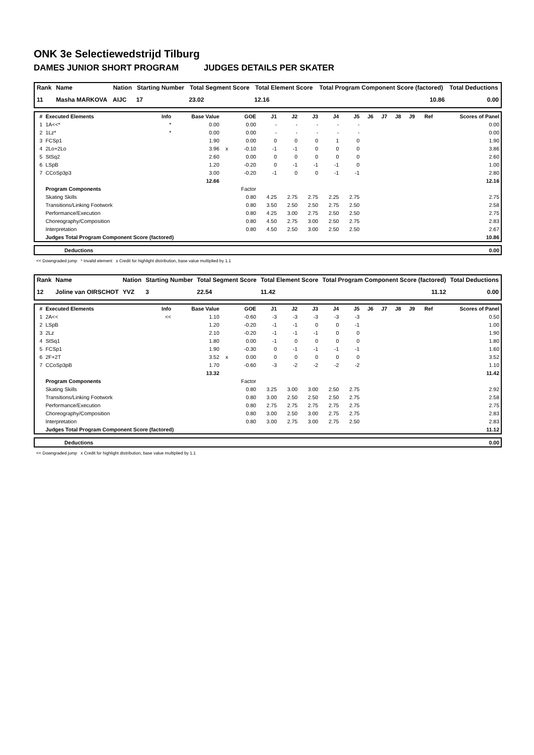ONK 3e Selectiewedstrijd Tilburg
DAMES JUNIOR SHORT PROGRAM JUDGES DETAILS PER SKATER
| Rank | Name | Nation | Starting Number | Total Segment Score | Total Element Score | Total Program Component Score (factored) | Total Deductions |
| --- | --- | --- | --- | --- | --- | --- | --- |
| 11 | Masha MARKOVA | AIJC | 17 | 23.02 | 12.16 | 10.86 | 0.00 |
| # | Executed Elements | Info | Base Value | | GOE | J1 | J2 | J3 | J4 | J5 | J6 | J7 | J8 | J9 | Ref | Scores of Panel |
| --- | --- | --- | --- | --- | --- | --- | --- | --- | --- | --- | --- | --- | --- | --- | --- | --- |
| 1 | 1A<<* | * | 0.00 | | 0.00 | - | - | - | - | - | | | | | | 0.00 |
| 2 | 1Lz* | * | 0.00 | | 0.00 | - | - | - | - | - | | | | | | 0.00 |
| 3 | FCSp1 | | 1.90 | | 0.00 | 0 | 0 | 0 | 1 | 0 | | | | | | 1.90 |
| 4 | 2Lo+2Lo | | 3.96 | x | -0.10 | -1 | -1 | 0 | 0 | 0 | | | | | | 3.86 |
| 5 | StSq2 | | 2.60 | | 0.00 | 0 | 0 | 0 | 0 | 0 | | | | | | 2.60 |
| 6 | LSpB | | 1.20 | | -0.20 | 0 | -1 | -1 | -1 | 0 | | | | | | 1.00 |
| 7 | CCoSp3p3 | | 3.00 | | -0.20 | -1 | 0 | 0 | -1 | -1 | | | | | | 2.80 |
| | | | 12.66 | | | | | | | | | | | | | 12.16 |
| | Program Components | | | | Factor | | | | | | | | | | | |
| | Skating Skills | | | | 0.80 | 4.25 | 2.75 | 2.75 | 2.25 | 2.75 | | | | | | 2.75 |
| | Transitions/Linking Footwork | | | | 0.80 | 3.50 | 2.50 | 2.50 | 2.75 | 2.50 | | | | | | 2.58 |
| | Performance/Execution | | | | 0.80 | 4.25 | 3.00 | 2.75 | 2.50 | 2.50 | | | | | | 2.75 |
| | Choreography/Composition | | | | 0.80 | 4.50 | 2.75 | 3.00 | 2.50 | 2.75 | | | | | | 2.83 |
| | Interpretation | | | | 0.80 | 4.50 | 2.50 | 3.00 | 2.50 | 2.50 | | | | | | 2.67 |
| | Judges Total Program Component Score (factored) | | | | | | | | | | | | | | | 10.86 |
| | Deductions | 0.00 |
<< Downgraded jump * Invalid element x Credit for highlight distribution, base value multiplied by 1.1
| Rank | Name | Nation | Starting Number | Total Segment Score | Total Element Score | Total Program Component Score (factored) | Total Deductions |
| --- | --- | --- | --- | --- | --- | --- | --- |
| 12 | Joline van OIRSCHOT | YVZ | 3 | 22.54 | 11.42 | 11.12 | 0.00 |
| # | Executed Elements | Info | Base Value | | GOE | J1 | J2 | J3 | J4 | J5 | J6 | J7 | J8 | J9 | Ref | Scores of Panel |
| --- | --- | --- | --- | --- | --- | --- | --- | --- | --- | --- | --- | --- | --- | --- | --- | --- |
| 1 | 2A<< | << | 1.10 | | -0.60 | -3 | -3 | -3 | -3 | -3 | | | | | | 0.50 |
| 2 | LSpB | | 1.20 | | -0.20 | -1 | -1 | 0 | 0 | -1 | | | | | | 1.00 |
| 3 | 2Lz | | 2.10 | | -0.20 | -1 | -1 | -1 | 0 | 0 | | | | | | 1.90 |
| 4 | StSq1 | | 1.80 | | 0.00 | -1 | 0 | 0 | 0 | 0 | | | | | | 1.80 |
| 5 | FCSp1 | | 1.90 | | -0.30 | 0 | -1 | -1 | -1 | -1 | | | | | | 1.60 |
| 6 | 2F+2T | | 3.52 | x | 0.00 | 0 | 0 | 0 | 0 | 0 | | | | | | 3.52 |
| 7 | CCoSp3pB | | 1.70 | | -0.60 | -3 | -2 | -2 | -2 | -2 | | | | | | 1.10 |
| | | | 13.32 | | | | | | | | | | | | | 11.42 |
| | Program Components | | | | Factor | | | | | | | | | | | |
| | Skating Skills | | | | 0.80 | 3.25 | 3.00 | 3.00 | 2.50 | 2.75 | | | | | | 2.92 |
| | Transitions/Linking Footwork | | | | 0.80 | 3.00 | 2.50 | 2.50 | 2.50 | 2.75 | | | | | | 2.58 |
| | Performance/Execution | | | | 0.80 | 2.75 | 2.75 | 2.75 | 2.75 | 2.75 | | | | | | 2.75 |
| | Choreography/Composition | | | | 0.80 | 3.00 | 2.50 | 3.00 | 2.75 | 2.75 | | | | | | 2.83 |
| | Interpretation | | | | 0.80 | 3.00 | 2.75 | 3.00 | 2.75 | 2.50 | | | | | | 2.83 |
| | Judges Total Program Component Score (factored) | | | | | | | | | | | | | | | 11.12 |
| | Deductions | 0.00 |
<< Downgraded jump x Credit for highlight distribution, base value multiplied by 1.1